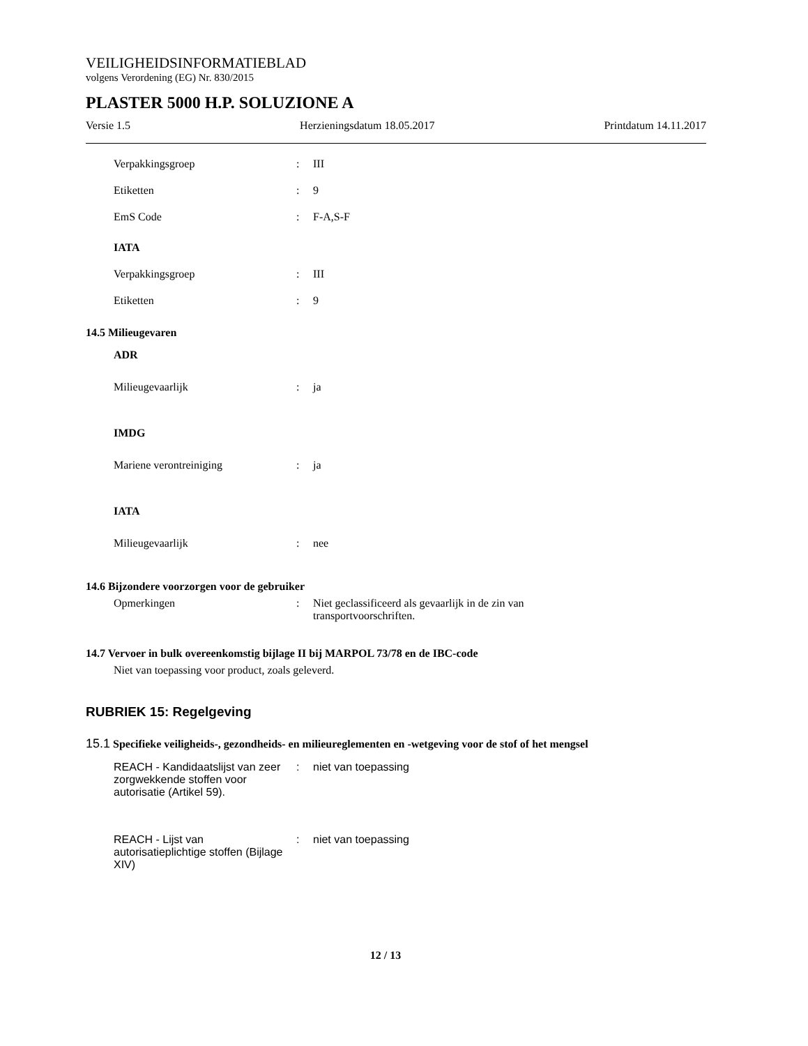VEILIGHEIDSINFORMATIEBLAD
volgens Verordening (EG) Nr. 830/2015
PLASTER 5000 H.P. SOLUZIONE A
Versie 1.5 Herzieningsdatum 18.05.2017 Printdatum 14.11.2017
Verpakkingsgroep : III
Etiketten : 9
EmS Code : F-A,S-F
IATA
Verpakkingsgroep : III
Etiketten : 9
14.5 Milieugevaren
ADR
Milieugevaarlijk : ja
IMDG
Mariene verontreiniging : ja
IATA
Milieugevaarlijk : nee
14.6 Bijzondere voorzorgen voor de gebruiker
Opmerkingen : Niet geclassificeerd als gevaarlijk in de zin van
transportvoorschriften.
14.7 Vervoer in bulk overeenkomstig bijlage II bij MARPOL 73/78 en de IBC-code
Niet van toepassing voor product, zoals geleverd.
RUBRIEK 15: Regelgeving
15.1 Specifieke veiligheids-, gezondheids- en milieureglementen en -wetgeving voor de stof of het mengsel
REACH - Kandidaatslijst van zeer zorgwekkende stoffen voor autorisatie (Artikel 59).
: niet van toepassing
REACH - Lijst van autorisatieplichtige stoffen (Bijlage XIV)
: niet van toepassing
12 / 13